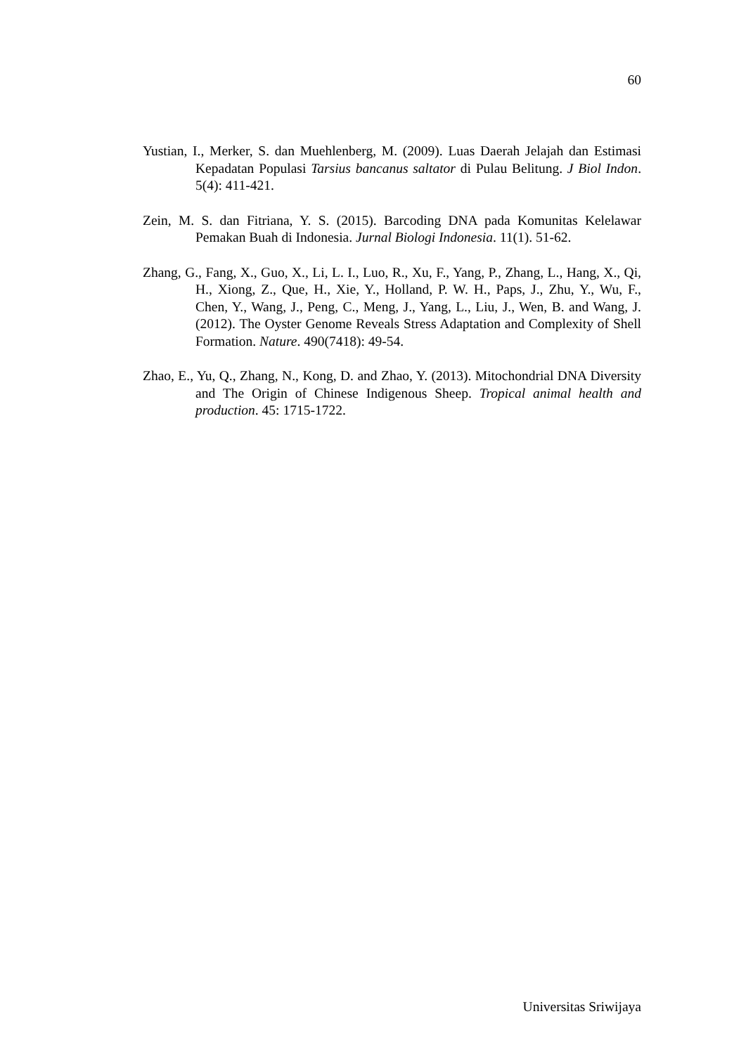60
Yustian, I., Merker, S. dan Muehlenberg, M. (2009). Luas Daerah Jelajah dan Estimasi Kepadatan Populasi Tarsius bancanus saltator di Pulau Belitung. J Biol Indon. 5(4): 411-421.
Zein, M. S. dan Fitriana, Y. S. (2015). Barcoding DNA pada Komunitas Kelelawar Pemakan Buah di Indonesia. Jurnal Biologi Indonesia. 11(1). 51-62.
Zhang, G., Fang, X., Guo, X., Li, L. I., Luo, R., Xu, F., Yang, P., Zhang, L., Hang, X., Qi, H., Xiong, Z., Que, H., Xie, Y., Holland, P. W. H., Paps, J., Zhu, Y., Wu, F., Chen, Y., Wang, J., Peng, C., Meng, J., Yang, L., Liu, J., Wen, B. and Wang, J. (2012). The Oyster Genome Reveals Stress Adaptation and Complexity of Shell Formation. Nature. 490(7418): 49-54.
Zhao, E., Yu, Q., Zhang, N., Kong, D. and Zhao, Y. (2013). Mitochondrial DNA Diversity and The Origin of Chinese Indigenous Sheep. Tropical animal health and production. 45: 1715-1722.
Universitas Sriwijaya